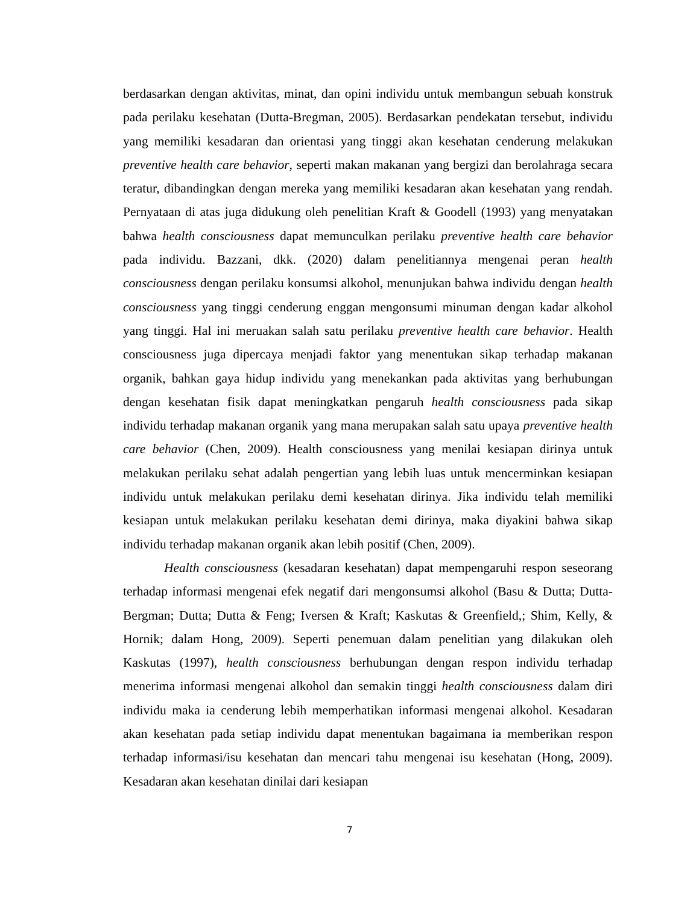berdasarkan dengan aktivitas, minat, dan opini individu untuk membangun sebuah konstruk pada perilaku kesehatan (Dutta-Bregman, 2005). Berdasarkan pendekatan tersebut, individu yang memiliki kesadaran dan orientasi yang tinggi akan kesehatan cenderung melakukan preventive health care behavior, seperti makan makanan yang bergizi dan berolahraga secara teratur, dibandingkan dengan mereka yang memiliki kesadaran akan kesehatan yang rendah. Pernyataan di atas juga didukung oleh penelitian Kraft & Goodell (1993) yang menyatakan bahwa health consciousness dapat memunculkan perilaku preventive health care behavior pada individu. Bazzani, dkk. (2020) dalam penelitiannya mengenai peran health consciousness dengan perilaku konsumsi alkohol, menunjukan bahwa individu dengan health consciousness yang tinggi cenderung enggan mengonsumi minuman dengan kadar alkohol yang tinggi. Hal ini meruakan salah satu perilaku preventive health care behavior. Health consciousness juga dipercaya menjadi faktor yang menentukan sikap terhadap makanan organik, bahkan gaya hidup individu yang menekankan pada aktivitas yang berhubungan dengan kesehatan fisik dapat meningkatkan pengaruh health consciousness pada sikap individu terhadap makanan organik yang mana merupakan salah satu upaya preventive health care behavior (Chen, 2009). Health consciousness yang menilai kesiapan dirinya untuk melakukan perilaku sehat adalah pengertian yang lebih luas untuk mencerminkan kesiapan individu untuk melakukan perilaku demi kesehatan dirinya. Jika individu telah memiliki kesiapan untuk melakukan perilaku kesehatan demi dirinya, maka diyakini bahwa sikap individu terhadap makanan organik akan lebih positif (Chen, 2009).
Health consciousness (kesadaran kesehatan) dapat mempengaruhi respon seseorang terhadap informasi mengenai efek negatif dari mengonsumsi alkohol (Basu & Dutta; Dutta-Bergman; Dutta; Dutta & Feng; Iversen & Kraft; Kaskutas & Greenfield,; Shim, Kelly, & Hornik; dalam Hong, 2009). Seperti penemuan dalam penelitian yang dilakukan oleh Kaskutas (1997), health consciousness berhubungan dengan respon individu terhadap menerima informasi mengenai alkohol dan semakin tinggi health consciousness dalam diri individu maka ia cenderung lebih memperhatikan informasi mengenai alkohol. Kesadaran akan kesehatan pada setiap individu dapat menentukan bagaimana ia memberikan respon terhadap informasi/isu kesehatan dan mencari tahu mengenai isu kesehatan (Hong, 2009). Kesadaran akan kesehatan dinilai dari kesiapan
7